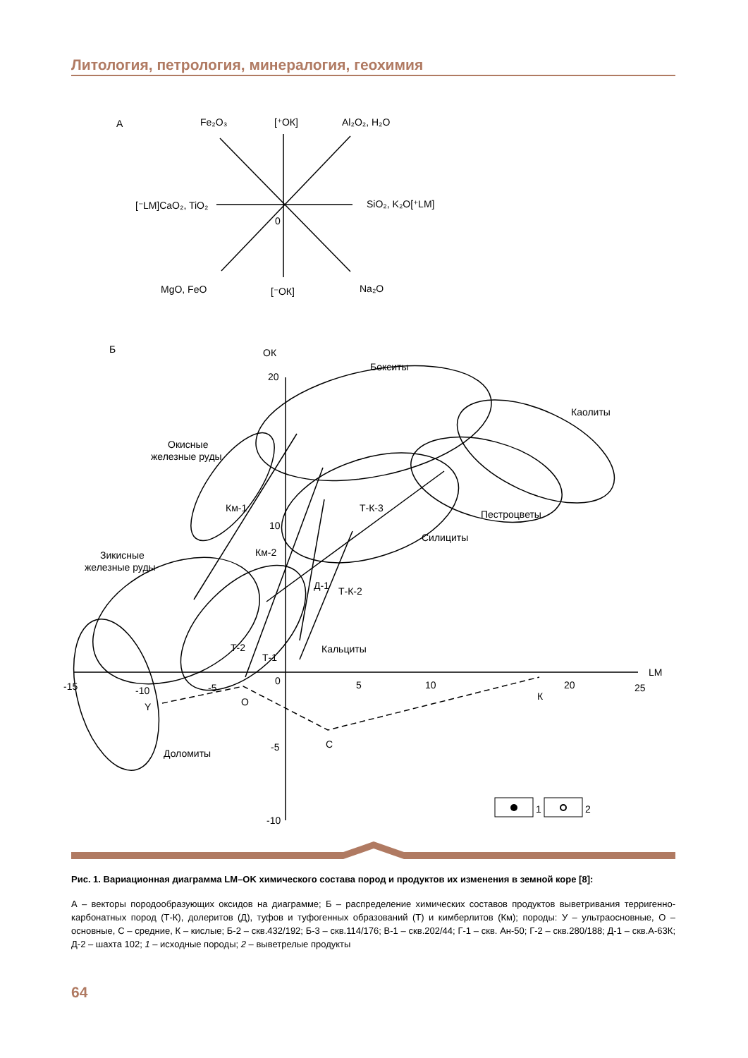Литология, петрология, минералогия, геохимия
А
Fe₂O₃
[⁺ОК]
Al₂O₂, H₂O
[⁻LM]CaO₂, TiO₂
SiO₂, K₂O[⁺LM]
0
MgO, FeO
[⁻ОК]
Na₂O
Б
ОК
20
10
Бокситы
Каолиты
Окисные
железные руды
Км-1
Т-К-3
Пестроцветы
Силициты
Зикисные
железные руды
Км-2
Д-1
Т-К-2
Т-2
Т-1
Кальциты
LM
-15
-10
-5
0
5
10
20
25
Y
О
К
С
Доломиты
-5
-10
1
2
Рис. 1. Вариационная диаграмма LM–OK химического состава пород и продуктов их изменения в земной коре [8]:
А – векторы породообразующих оксидов на диаграмме; Б – распределение химических составов продуктов выветривания терригенно-карбонатных пород (Т-К), долеритов (Д), туфов и туфогенных образований (Т) и кимберлитов (Км); породы: У – ультраосновные, О – основные, С – средние, К – кислые; Б-2 – скв.432/192; Б-3 – скв.114/176; В-1 – скв.202/44; Г-1 – скв. Ан-50; Г-2 – скв.280/188; Д-1 – скв.А-63К; Д-2 – шахта 102; 1 – исходные породы; 2 – выветрелые продукты
64